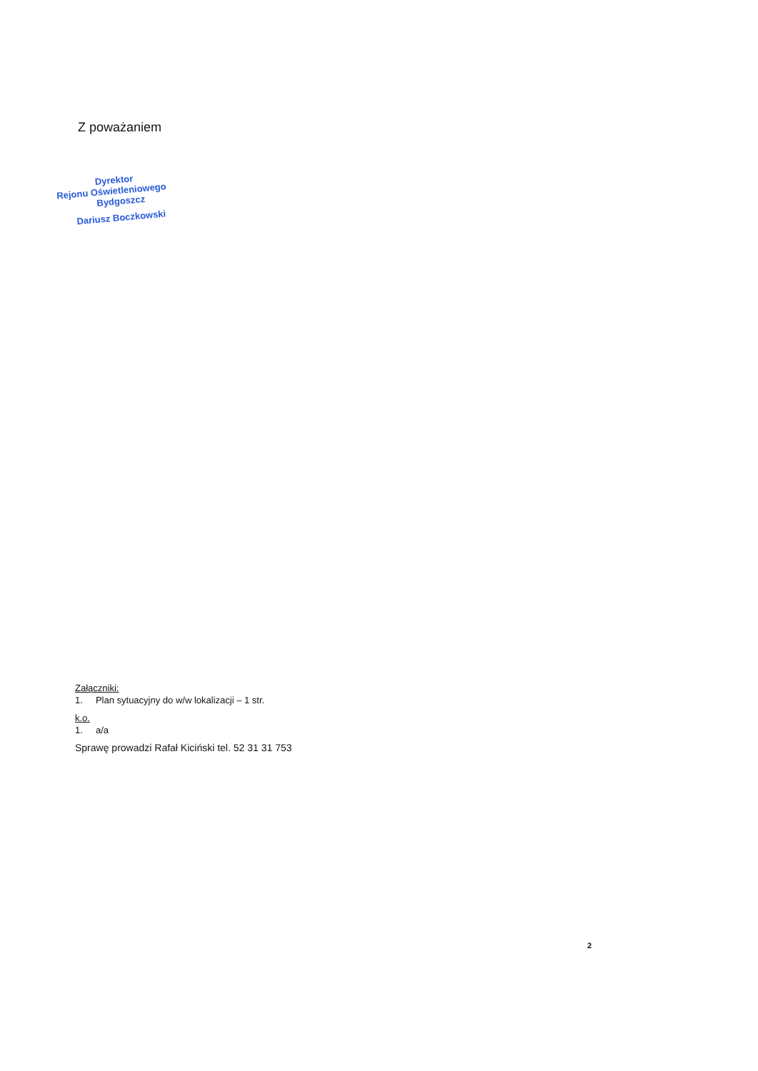Z poważaniem
Dyrektor
Rejonu Oświetleniowego
Bydgoszcz
Dariusz Boczkowski
Załączniki:
1. Plan sytuacyjny do w/w lokalizacji – 1 str.
k.o.
1. a/a
Sprawę prowadzi Rafał Kiciński tel. 52 31 31 753
2